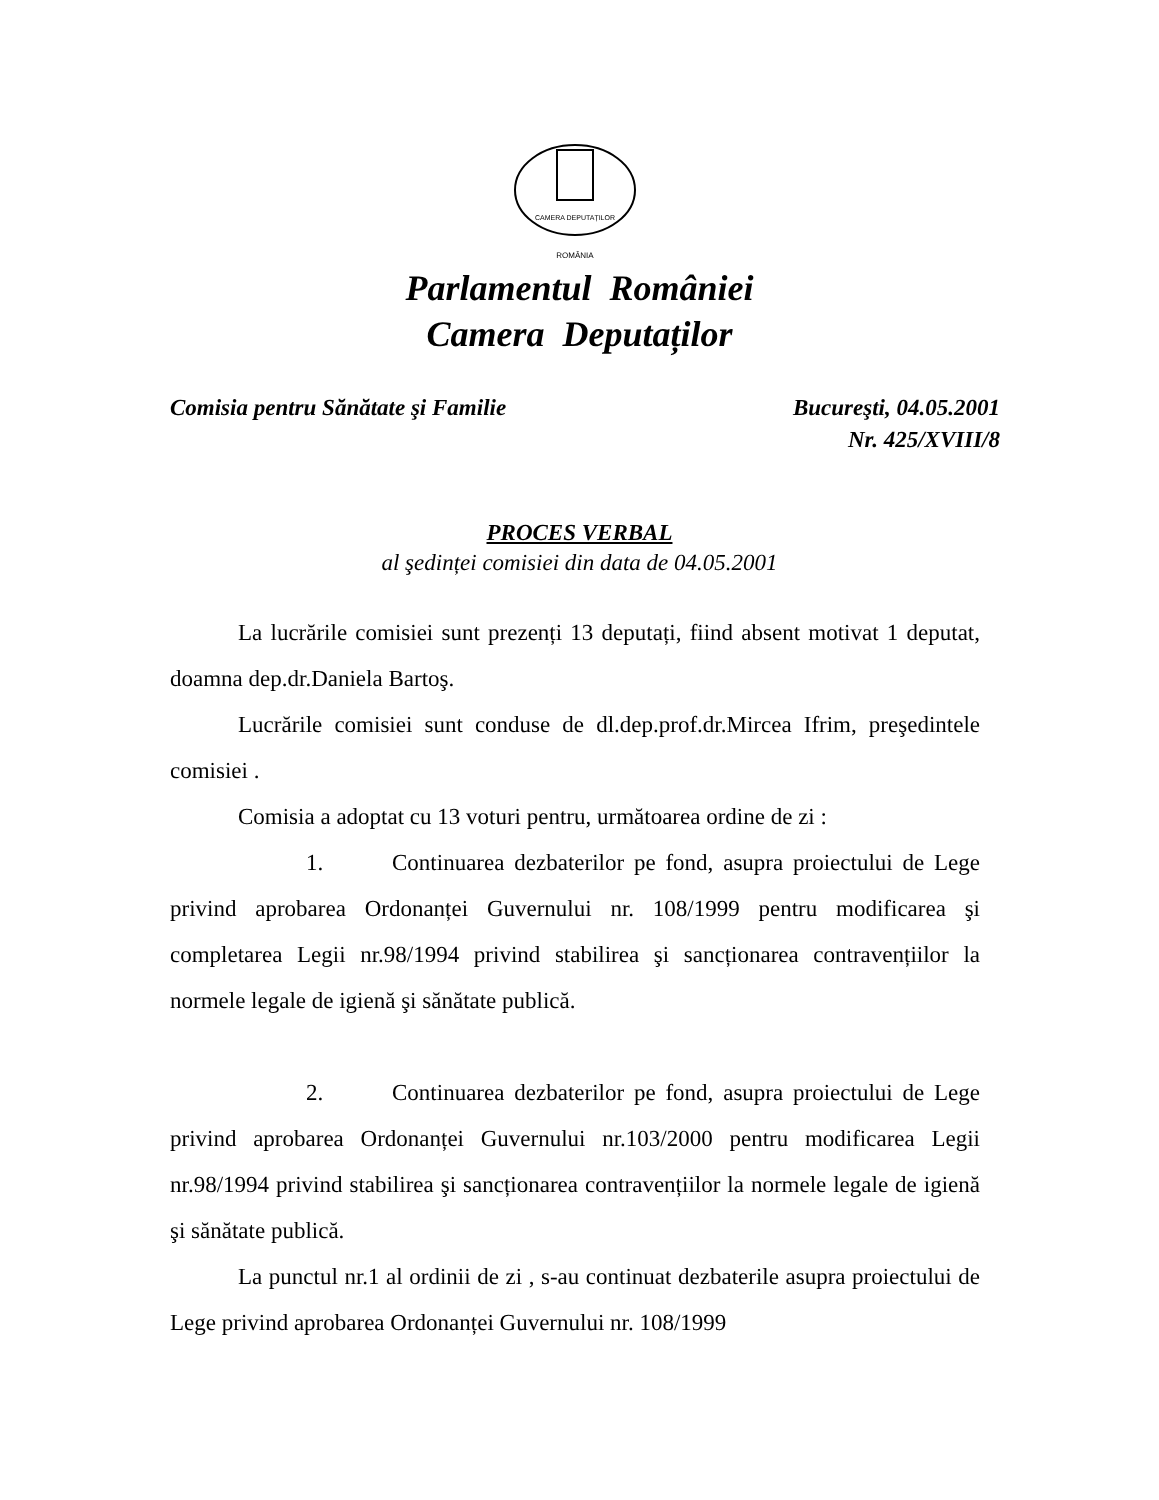CAMERA DEPUTAȚILOR
ROMÂNIA
Parlamentul României
Camera Deputaților
Comisia pentru Sănătate şi Familie Bucureşti, 04.05.2001
Nr. 425/XVIII/8
PROCES VERBAL
al şedinței comisiei din data de 04.05.2001
La lucrările comisiei sunt prezenți 13 deputați, fiind absent motivat 1 deputat, doamna dep.dr.Daniela Bartoş.
Lucrările comisiei sunt conduse de dl.dep.prof.dr.Mircea Ifrim, preşedintele comisiei .
Comisia a adoptat cu 13 voturi pentru, următoarea ordine de zi :
1. Continuarea dezbaterilor pe fond, asupra proiectului de Lege privind aprobarea Ordonanței Guvernului nr. 108/1999 pentru modificarea şi completarea Legii nr.98/1994 privind stabilirea şi sancționarea contravențiilor la normele legale de igienă şi sănătate publică.
2. Continuarea dezbaterilor pe fond, asupra proiectului de Lege privind aprobarea Ordonanței Guvernului nr.103/2000 pentru modificarea Legii nr.98/1994 privind stabilirea şi sancționarea contravențiilor la normele legale de igienă şi sănătate publică.
La punctul nr.1 al ordinii de zi , s-au continuat dezbaterile asupra proiectului de Lege privind aprobarea Ordonanței Guvernului nr. 108/1999